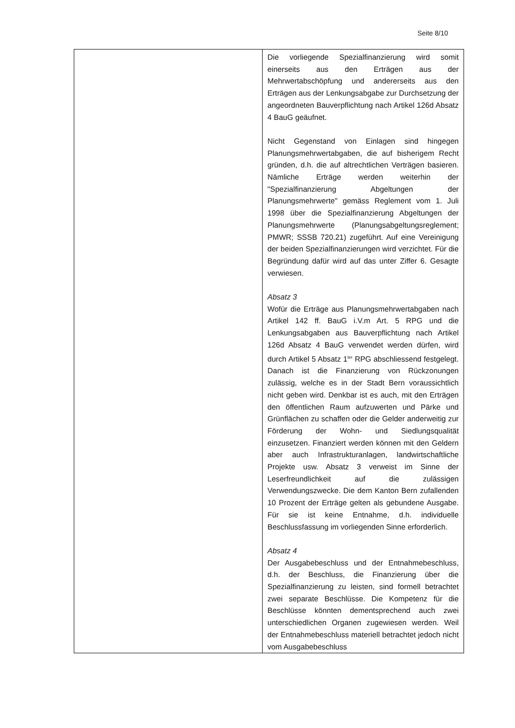Seite 8/10
| | Die vorliegende Spezialfinanzierung wird somit einerseits aus den Erträgen aus der Mehrwertabschöpfung und andererseits aus den Erträgen aus der Lenkungsabgabe zur Durchsetzung der angeordneten Bauverpflichtung nach Artikel 126d Absatz 4 BauG geäufnet. Nicht Gegenstand von Einlagen sind hingegen Planungsmehrwertabgaben, die auf bisherigem Recht gründen, d.h. die auf altrechtlichen Verträgen basieren. Nämliche Erträge werden weiterhin der "Spezialfinanzierung Abgeltungen der Planungsmehrwerte" gemäss Reglement vom 1. Juli 1998 über die Spezialfinanzierung Abgeltungen der Planungsmehrwerte (Planungsabgeltungsreglement; PMWR; SSSB 720.21) zugeführt. Auf eine Vereinigung der beiden Spezialfinanzierungen wird verzichtet. Für die Begründung dafür wird auf das unter Ziffer 6. Gesagte verwiesen. Absatz 3 Wofür die Erträge aus Planungsmehrwertabgaben nach Artikel 142 ff. BauG i.V.m Art. 5 RPG und die Lenkungsabgaben aus Bauverpflichtung nach Artikel 126d Absatz 4 BauG verwendet werden dürfen, wird durch Artikel 5 Absatz 1<sup>ter</sup> RPG abschliessend festgelegt. Danach ist die Finanzierung von Rückzonungen zulässig, welche es in der Stadt Bern voraussichtlich nicht geben wird. Denkbar ist es auch, mit den Erträgen den öffentlichen Raum aufzuwerten und Pärke und Grünflächen zu schaffen oder die Gelder anderweitig zur Förderung der Wohn- und Siedlungsqualität einzusetzen. Finanziert werden können mit den Geldern aber auch Infrastrukturanlagen, landwirtschaftliche Projekte usw. Absatz 3 verweist im Sinne der Leserfreundlichkeit auf die zulässigen Verwendungszwecke. Die dem Kanton Bern zufallenden 10 Prozent der Erträge gelten als gebundene Ausgabe. Für sie ist keine Entnahme, d.h. individuelle Beschlussfassung im vorliegenden Sinne erforderlich. Absatz 4 Der Ausgabebeschluss und der Entnahmebeschluss, d.h. der Beschluss, die Finanzierung über die Spezialfinanzierung zu leisten, sind formell betrachtet zwei separate Beschlüsse. Die Kompetenz für die Beschlüsse könnten dementsprechend auch zwei unterschiedlichen Organen zugewiesen werden. Weil der Entnahmebeschluss materiell betrachtet jedoch nicht vom Ausgabebeschluss |